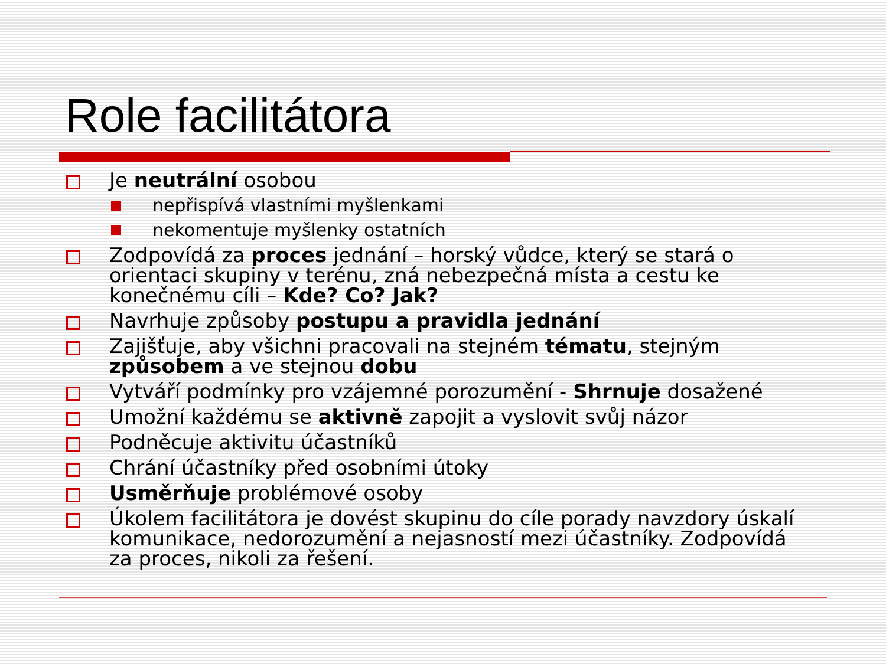Role facilitátora
Je neutrální osobou
nepřispívá vlastními myšlenkami
nekomentuje myšlenky ostatních
Zodpovídá za proces jednání – horský vůdce, který se stará o orientaci skupiny v terénu, zná nebezpečná místa a cestu ke konečnému cíli – Kde? Co? Jak?
Navrhuje způsoby postupu a pravidla jednání
Zajišťuje, aby všichni pracovali na stejném tématu, stejným způsobem a ve stejnou dobu
Vytváří podmínky pro vzájemné porozumění - Shrnuje dosažené
Umožní každému se aktivně zapojit a vyslovit svůj názor
Podněcuje aktivitu účastníků
Chrání účastníky před osobními útoky
Usměrňuje problémové osoby
Úkolem facilitátora je dovést skupinu do cíle porady navzdory úskalí komunikace, nedorozumění a nejasností mezi účastníky. Zodpovídá za proces, nikoli za řešení.